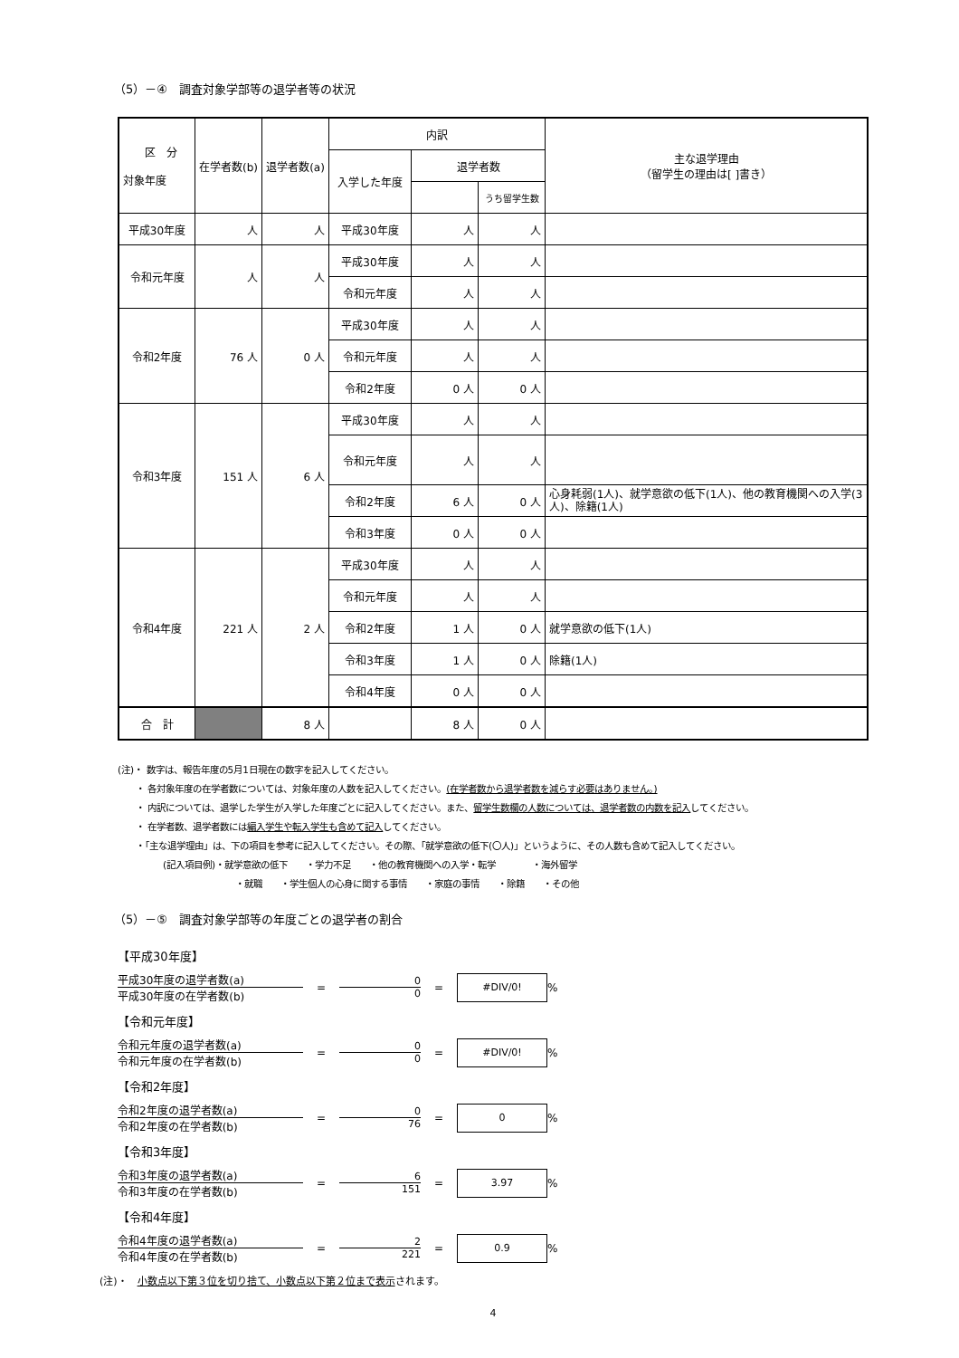（5）－④　調査対象学部等の退学者等の状況
| 区 分 対象年度 | 在学者数(b) | 退学者数(a) | 内訳 | | | 主な退学理由 （留学生の理由は[ ]書き） |
| --- | --- | --- | --- | --- | --- | --- |
| | | | 入学した年度 | 退学者数 | | |
| | | | | | うち留学生数 | |
| 平成30年度 | 人 | 人 | 平成30年度 | 人 | 人 | |
| 令和元年度 | 人 | 人 | 平成30年度 | 人 | 人 | |
| | | | 令和元年度 | 人 | 人 | |
| 令和2年度 | 76 人 | 0 人 | 平成30年度 | 人 | 人 | |
| | | | 令和元年度 | 人 | 人 | |
| | | | 令和2年度 | 0 人 | 0 人 | |
| 令和3年度 | 151 人 | 6 人 | 平成30年度 | 人 | 人 | |
| | | | 令和元年度 | 人 | 人 | |
| | | | 令和2年度 | 6 人 | 0 人 | 心身耗弱(1人)、就学意欲の低下(1人)、他の教育機関への入学(3人)、除籍(1人) |
| | | | 令和3年度 | 0 人 | 0 人 | |
| 令和4年度 | 221 人 | 2 人 | 平成30年度 | 人 | 人 | |
| | | | 令和元年度 | 人 | 人 | |
| | | | 令和2年度 | 1 人 | 0 人 | 就学意欲の低下(1人) |
| | | | 令和3年度 | 1 人 | 0 人 | 除籍(1人) |
| | | | 令和4年度 | 0 人 | 0 人 | |
| 合 計 | | 8 人 | | 8 人 | 0 人 | |
(注)・ 数字は、報告年度の5月1日現在の数字を記入してください。
・ 各対象年度の在学者数については、対象年度の人数を記入してください。(在学者数から退学者数を減らす必要はありません。)
・ 内訳については、退学した学生が入学した年度ごとに記入してください。また、留学生数欄の人数については、退学者数の内数を記入してください。
・ 在学者数、退学者数には編入学生や転入学生も含めて記入してください。
・「主な退学理由」は、下の項目を参考に記入してください。その際、「就学意欲の低下(〇人)」というように、その人数も含めて記入してください。
(記入項目例)・就学意欲の低下　　・学力不足　　・他の教育機関への入学・転学　　　　・海外留学
・就職　　・学生個人の心身に関する事情　　・家庭の事情　　・除籍　　・その他
（5）－⑤　調査対象学部等の年度ごとの退学者の割合
【平成30年度】
平成30年度の退学者数(a)
平成30年度の在学者数(b)
=
0
0
=
#DIV/0!
%
【令和元年度】
令和元年度の退学者数(a)
令和元年度の在学者数(b)
=
0
0
=
#DIV/0!
%
【令和2年度】
令和2年度の退学者数(a)
令和2年度の在学者数(b)
=
0
76
=
0
%
【令和3年度】
令和3年度の退学者数(a)
令和3年度の在学者数(b)
=
6
151
=
3.97
%
【令和4年度】
令和4年度の退学者数(a)
令和4年度の在学者数(b)
=
2
221
=
0.9
%
(注)・　小数点以下第３位を切り捨て、小数点以下第２位まで表示されます。
4